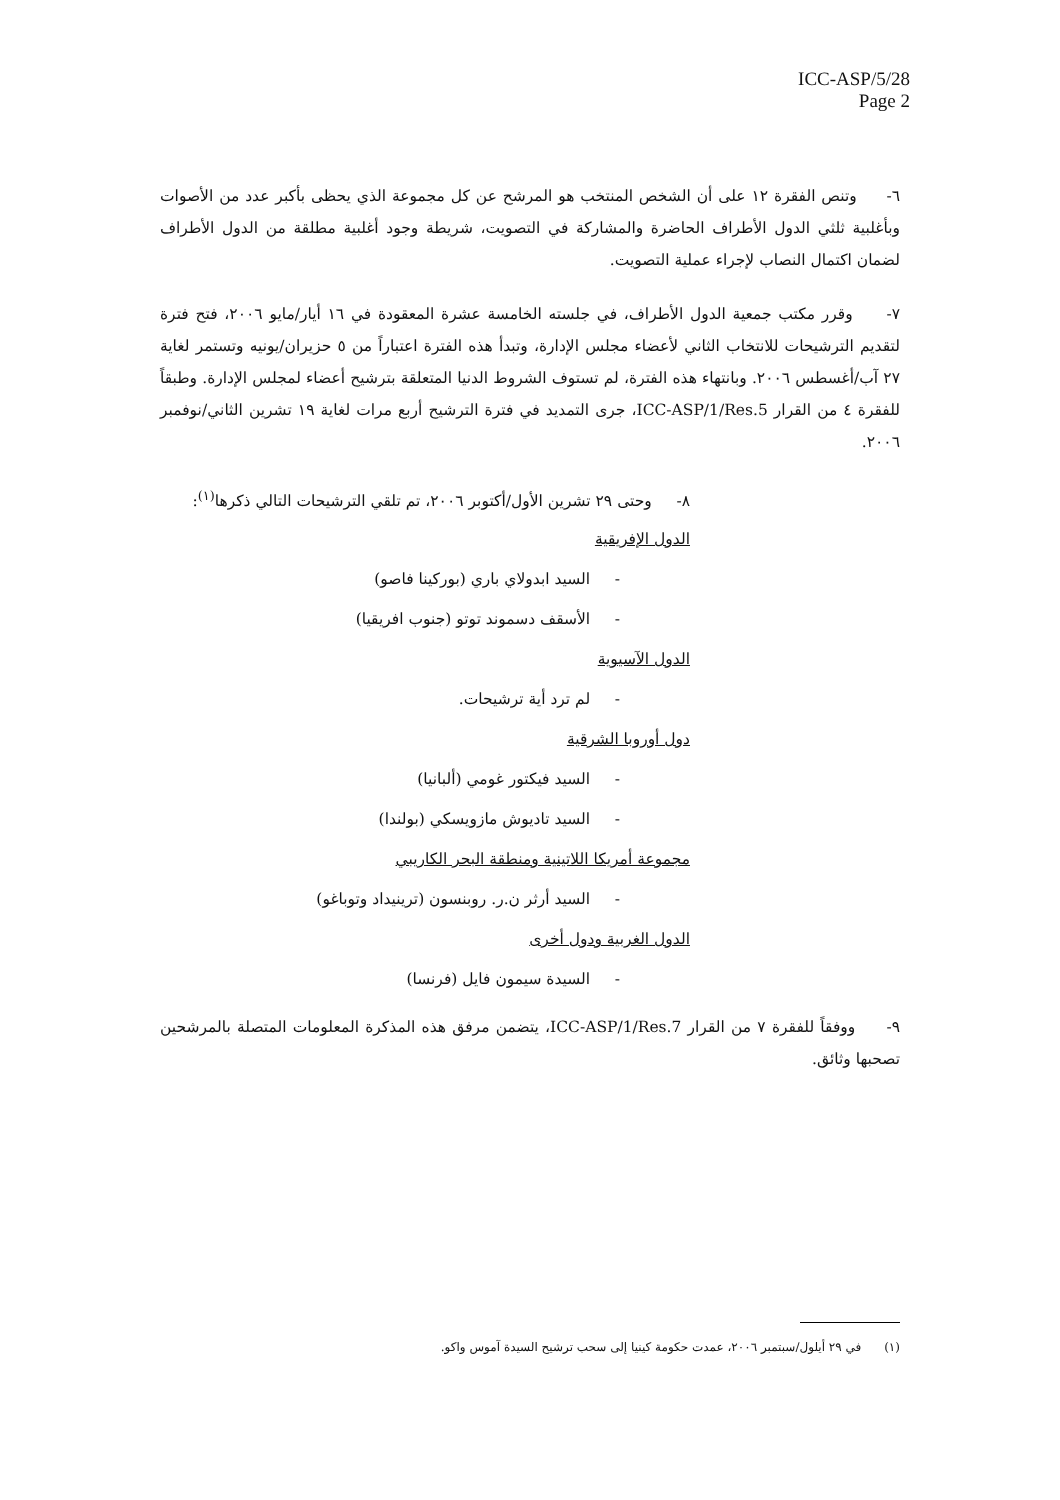ICC-ASP/5/28
Page 2
٦- وتنص الفقرة ١٢ على أن الشخص المنتخب هو المرشح عن كل مجموعة الذي يحظى بأكبر عدد من الأصوات وبأغلبية ثلثي الدول الأطراف الحاضرة والمشاركة في التصويت، شريطة وجود أغلبية مطلقة من الدول الأطراف لضمان اكتمال النصاب لإجراء عملية التصويت.
٧- وقرر مكتب جمعية الدول الأطراف، في جلسته الخامسة عشرة المعقودة في ١٦ أيار/مايو ٢٠٠٦، فتح فترة لتقديم الترشيحات للانتخاب الثاني لأعضاء مجلس الإدارة، وتبدأ هذه الفترة اعتباراً من ٥ حزيران/يونيه وتستمر لغاية ٢٧ آب/أغسطس ٢٠٠٦. وبانتهاء هذه الفترة، لم تستوف الشروط الدنيا المتعلقة بترشيح أعضاء لمجلس الإدارة. وطبقاً للفقرة ٤ من القرار ICC-ASP/1/Res.5، جرى التمديد في فترة الترشيح أربع مرات لغاية ١٩ تشرين الثاني/نوفمبر ٢٠٠٦.
٨- وحتى ٢٩ تشرين الأول/أكتوبر ٢٠٠٦، تم تلقي الترشيحات التالي ذكرها<sup>(١)</sup>:
الدول الإفريقية
- السيد ابدولاي باري (بوركينا فاصو)
- الأسقف دسموند توتو (جنوب افريقيا)
الدول الآسيوية
- لم ترد أية ترشيحات.
دول أوروبا الشرقية
- السيد فيكتور غومي (ألبانيا)
- السيد تاديوش مازويسكي (بولندا)
مجموعة أمريكا اللاتينية ومنطقة البحر الكاريبي
- السيد أرثر ن.ر. روبنسون (ترينيداد وتوباغو)
الدول الغربية ودول أخرى
- السيدة سيمون فايل (فرنسا)
٩- ووفقاً للفقرة ٧ من القرار ICC-ASP/1/Res.7، يتضمن مرفق هذه المذكرة المعلومات المتصلة بالمرشحين تصحبها وثائق.
(١) في ٢٩ أيلول/سبتمبر ٢٠٠٦، عمدت حكومة كينيا إلى سحب ترشيح السيدة آموس واكو.